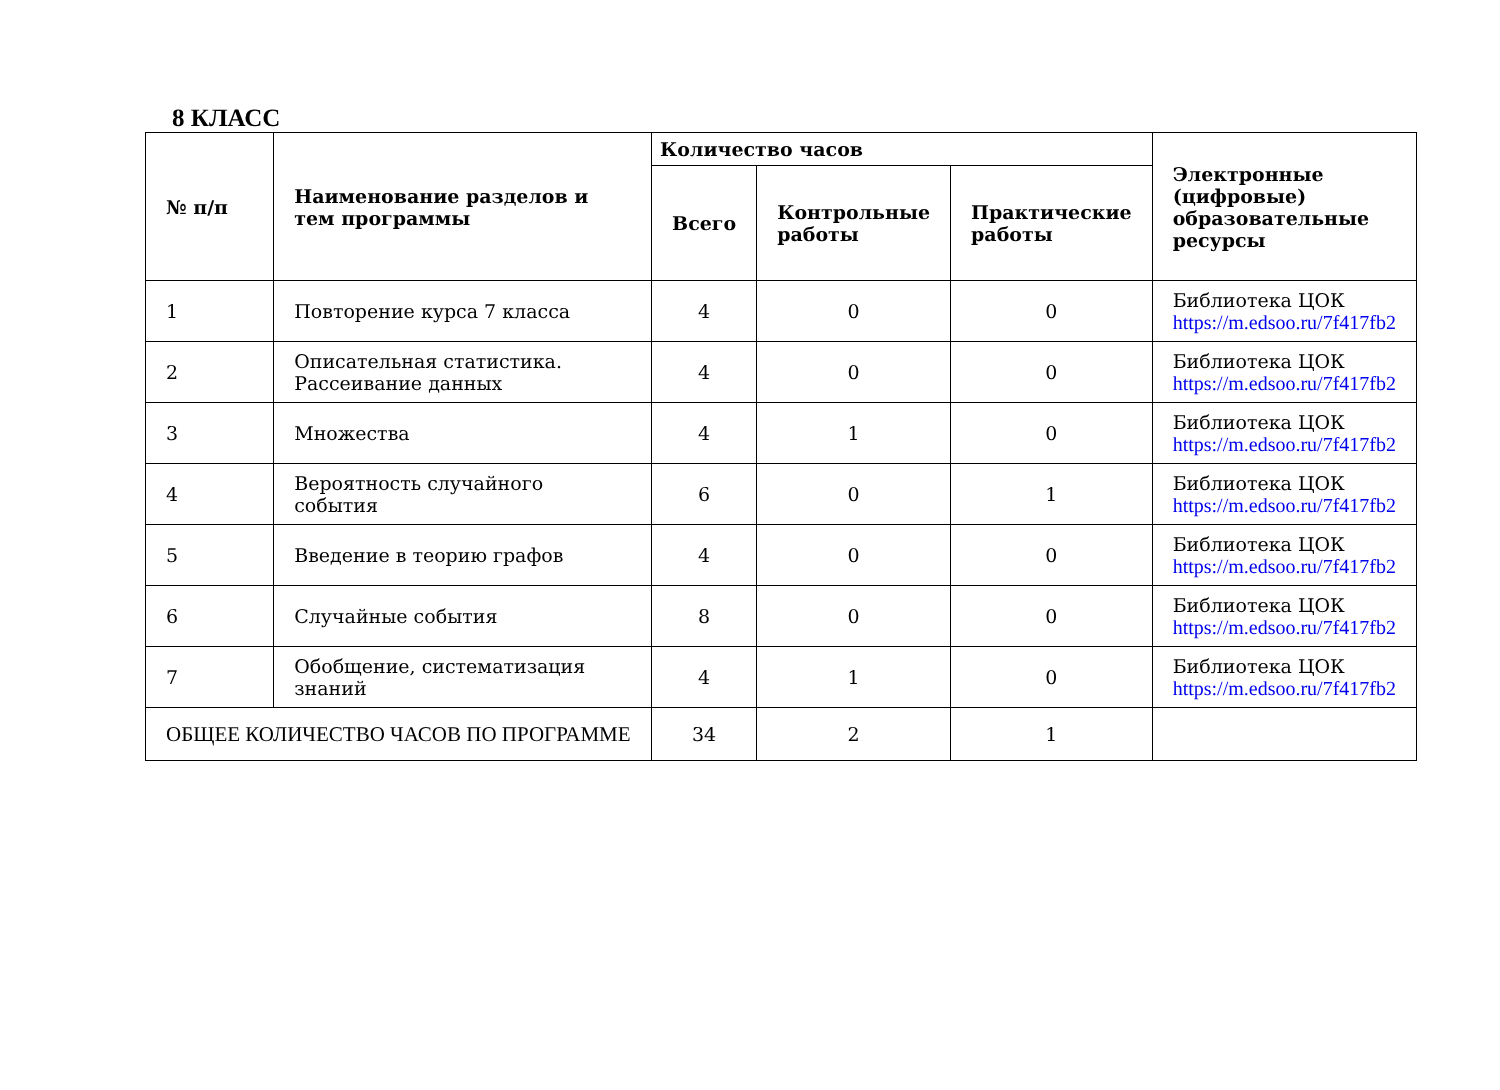8 КЛАСС
| № п/п | Наименование разделов и тем программы | Количество часов | | | Электронные (цифровые) образовательные ресурсы |
| --- | --- | --- | --- | --- | --- |
| | | Всего | Контрольные работы | Практические работы | |
| 1 | Повторение курса 7 класса | 4 | 0 | 0 | Библиотека ЦОК https://m.edsoo.ru/7f417fb2 |
| 2 | Описательная статистика. Рассеивание данных | 4 | 0 | 0 | Библиотека ЦОК https://m.edsoo.ru/7f417fb2 |
| 3 | Множества | 4 | 1 | 0 | Библиотека ЦОК https://m.edsoo.ru/7f417fb2 |
| 4 | Вероятность случайного события | 6 | 0 | 1 | Библиотека ЦОК https://m.edsoo.ru/7f417fb2 |
| 5 | Введение в теорию графов | 4 | 0 | 0 | Библиотека ЦОК https://m.edsoo.ru/7f417fb2 |
| 6 | Случайные события | 8 | 0 | 0 | Библиотека ЦОК https://m.edsoo.ru/7f417fb2 |
| 7 | Обобщение, систематизация знаний | 4 | 1 | 0 | Библиотека ЦОК https://m.edsoo.ru/7f417fb2 |
| ОБЩЕЕ КОЛИЧЕСТВО ЧАСОВ ПО ПРОГРАММЕ | | 34 | 2 | 1 | |